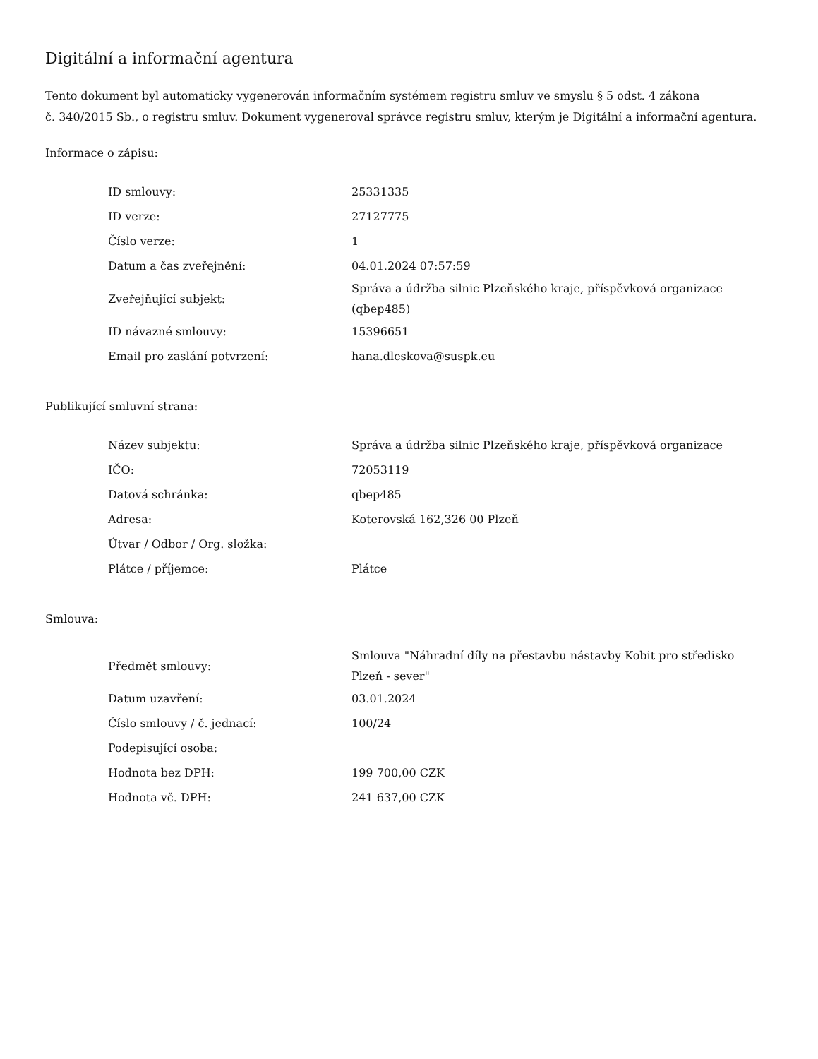Digitální a informační agentura
Tento dokument byl automaticky vygenerován informačním systémem registru smluv ve smyslu § 5 odst. 4 zákona
č. 340/2015 Sb., o registru smluv. Dokument vygeneroval správce registru smluv, kterým je Digitální a informační agentura.
Informace o zápisu:
| ID smlouvy: | 25331335 |
| ID verze: | 27127775 |
| Číslo verze: | 1 |
| Datum a čas zveřejnění: | 04.01.2024 07:57:59 |
| Zveřejňující subjekt: | Správa a údržba silnic Plzeňského kraje, příspěvková organizace (qbep485) |
| ID návazné smlouvy: | 15396651 |
| Email pro zaslání potvrzení: | hana.dleskova@suspk.eu |
Publikující smluvní strana:
| Název subjektu: | Správa a údržba silnic Plzeňského kraje, příspěvková organizace |
| IČO: | 72053119 |
| Datová schránka: | qbep485 |
| Adresa: | Koterovská 162,326 00 Plzeň |
| Útvar / Odbor / Org. složka: | |
| Plátce / příjemce: | Plátce |
Smlouva:
| Předmět smlouvy: | Smlouva "Náhradní díly na přestavbu nástavby Kobit pro středisko Plzeň - sever" |
| Datum uzavření: | 03.01.2024 |
| Číslo smlouvy / č. jednací: | 100/24 |
| Podepisující osoba: | |
| Hodnota bez DPH: | 199 700,00 CZK |
| Hodnota vč. DPH: | 241 637,00 CZK |